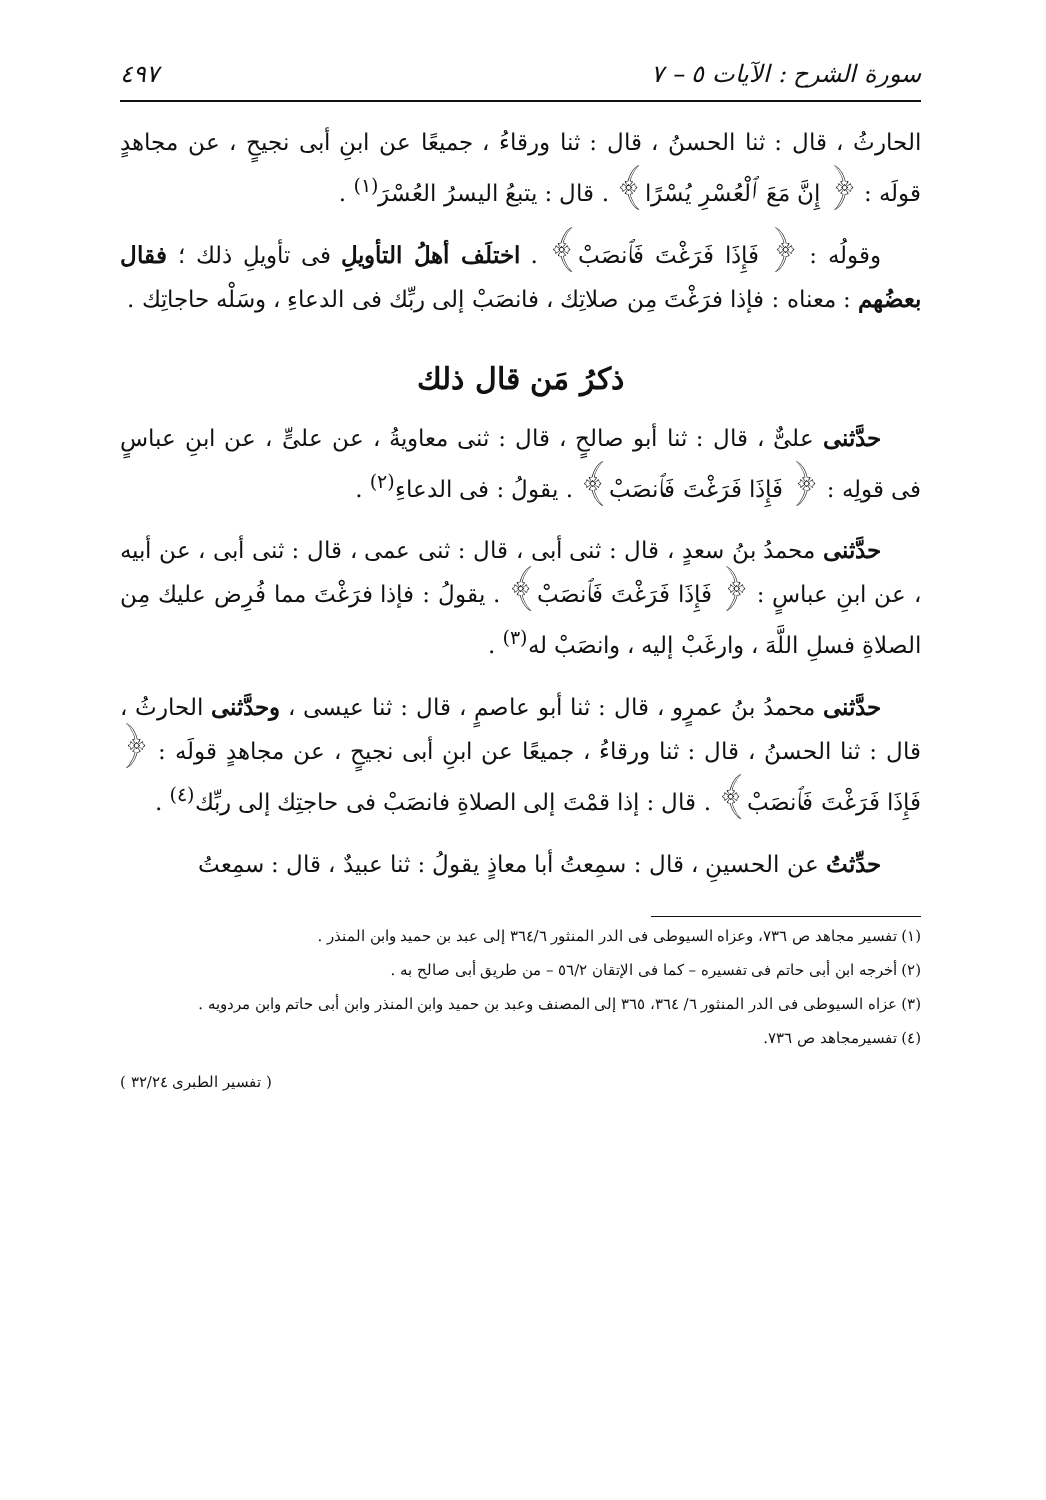سورة الشرح : الآيات ٥ – ٧ ٤٩٧
الحارثُ ، قال : ثنا الحسنُ ، قال : ثنا ورقاءُ ، جميعًا عن ابنِ أبى نجيحٍ ، عن مجاهدٍ قولَه : ﴿ إِنَّ مَعَ ٱلْعُسْرِ يُسْرًا﴾ . قال : يتبعُ اليسرُ العُسْرَ<sup>(١)</sup> .
وقولُه : ﴿ فَإِذَا فَرَغْتَ فَٱنصَبْ﴾ . اختلَف أهلُ التأويلِ فى تأويلِ ذلك ؛ فقال بعضُهم : معناه : فإذا فرَغْتَ مِن صلاتِك ، فانصَبْ إلى ربِّك فى الدعاءِ ، وسَلْه حاجاتِك .
ذكرُ مَن قال ذلك
حدَّثنى علىٌّ ، قال : ثنا أبو صالحٍ ، قال : ثنى معاويةُ ، عن علىٍّ ، عن ابنِ عباسٍ فى قولِه : ﴿ فَإِذَا فَرَغْتَ فَٱنصَبْ﴾ . يقولُ : فى الدعاءِ<sup>(٢)</sup> .
حدَّثنى محمدُ بنُ سعدٍ ، قال : ثنى أبى ، قال : ثنى عمى ، قال : ثنى أبى ، عن أبيه ، عن ابنِ عباسٍ : ﴿ فَإِذَا فَرَغْتَ فَٱنصَبْ﴾ . يقولُ : فإذا فرَغْتَ مما فُرِض عليك مِن الصلاةِ فسلِ اللَّهَ ، وارغَبْ إليه ، وانصَبْ له<sup>(٣)</sup> .
حدَّثنى محمدُ بنُ عمرٍو ، قال : ثنا أبو عاصمٍ ، قال : ثنا عيسى ، وحدَّثنى الحارثُ ، قال : ثنا الحسنُ ، قال : ثنا ورقاءُ ، جميعًا عن ابنِ أبى نجيحٍ ، عن مجاهدٍ قولَه : ﴿ فَإِذَا فَرَغْتَ فَٱنصَبْ﴾ . قال : إذا قمْتَ إلى الصلاةِ فانصَبْ فى حاجتِك إلى ربِّك<sup>(٤)</sup> .
حدِّثتُ عن الحسينِ ، قال : سمِعتُ أبا معاذٍ يقولُ : ثنا عبيدٌ ، قال : سمِعتُ
(١) تفسير مجاهد ص ٧٣٦، وعزاه السيوطى فى الدر المنثور ٣٦٤/٦ إلى عبد بن حميد وابن المنذر .
(٢) أخرجه ابن أبى حاتم فى تفسيره – كما فى الإتقان ٥٦/٢ – من طريق أبى صالح به .
(٣) عزاه السيوطى فى الدر المنثور ٦/ ٣٦٤، ٣٦٥ إلى المصنف وعبد بن حميد وابن المنذر وابن أبى حاتم وابن مردويه .
(٤) تفسيرمجاهد ص ٧٣٦.
( تفسير الطبرى ٣٢/٢٤ )